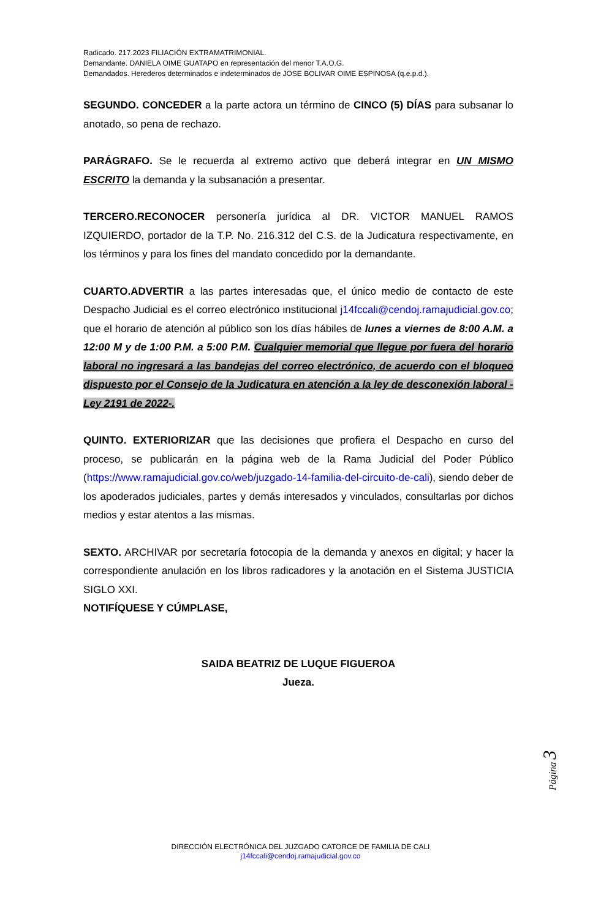Radicado. 217.2023 FILIACIÓN EXTRAMATRIMONIAL.
Demandante. DANIELA OIME GUATAPO en representación del menor T.A.O.G.
Demandados. Herederos determinados e indeterminados de JOSE BOLIVAR OIME ESPINOSA (q.e.p.d.).
SEGUNDO. CONCEDER a la parte actora un término de CINCO (5) DÍAS para subsanar lo anotado, so pena de rechazo.
PARÁGRAFO. Se le recuerda al extremo activo que deberá integrar en UN MISMO ESCRITO la demanda y la subsanación a presentar.
TERCERO.RECONOCER personería jurídica al DR. VICTOR MANUEL RAMOS IZQUIERDO, portador de la T.P. No. 216.312 del C.S. de la Judicatura respectivamente, en los términos y para los fines del mandato concedido por la demandante.
CUARTO.ADVERTIR a las partes interesadas que, el único medio de contacto de este Despacho Judicial es el correo electrónico institucional j14fccali@cendoj.ramajudicial.gov.co; que el horario de atención al público son los días hábiles de lunes a viernes de 8:00 A.M. a 12:00 M y de 1:00 P.M. a 5:00 P.M. Cualquier memorial que llegue por fuera del horario laboral no ingresará a las bandejas del correo electrónico, de acuerdo con el bloqueo dispuesto por el Consejo de la Judicatura en atención a la ley de desconexión laboral -Ley 2191 de 2022-.
QUINTO. EXTERIORIZAR que las decisiones que profiera el Despacho en curso del proceso, se publicarán en la página web de la Rama Judicial del Poder Público (https://www.ramajudicial.gov.co/web/juzgado-14-familia-del-circuito-de-cali), siendo deber de los apoderados judiciales, partes y demás interesados y vinculados, consultarlas por dichos medios y estar atentos a las mismas.
SEXTO. ARCHIVAR por secretaría fotocopia de la demanda y anexos en digital; y hacer la correspondiente anulación en los libros radicadores y la anotación en el Sistema JUSTICIA SIGLO XXI.
NOTIFÍQUESE Y CÚMPLASE,
SAIDA BEATRIZ DE LUQUE FIGUEROA
Jueza.
Página 3
DIRECCIÓN ELECTRÓNICA DEL JUZGADO CATORCE DE FAMILIA DE CALI
j14fccali@cendoj.ramajudicial.gov.co